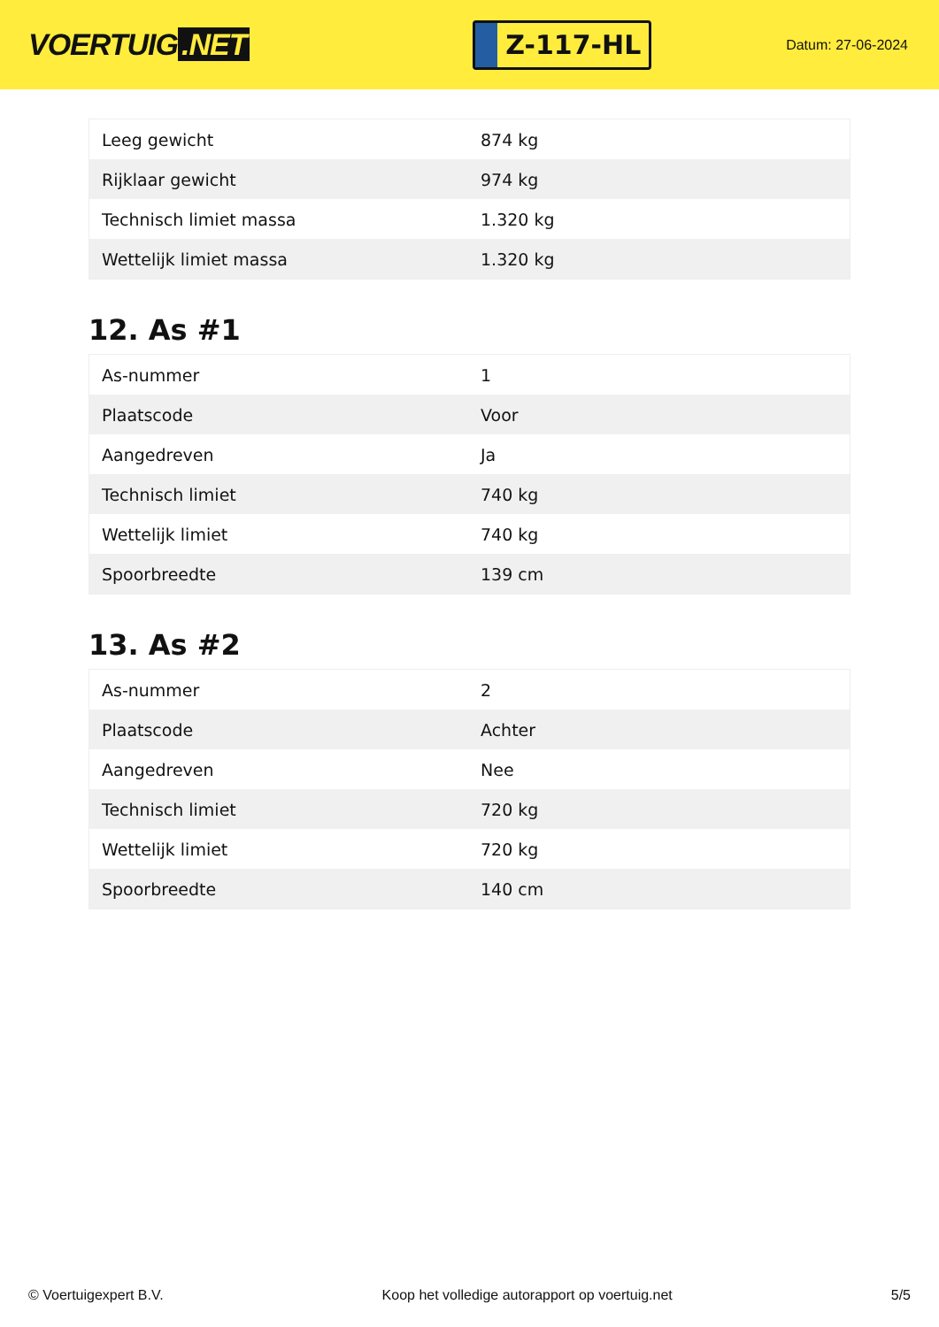VOERTUIG.NET
Z-117-HL
Datum: 27-06-2024
| Leeg gewicht | 874 kg |
| Rijklaar gewicht | 974 kg |
| Technisch limiet massa | 1.320 kg |
| Wettelijk limiet massa | 1.320 kg |
12. As #1
| As-nummer | 1 |
| Plaatscode | Voor |
| Aangedreven | Ja |
| Technisch limiet | 740 kg |
| Wettelijk limiet | 740 kg |
| Spoorbreedte | 139 cm |
13. As #2
| As-nummer | 2 |
| Plaatscode | Achter |
| Aangedreven | Nee |
| Technisch limiet | 720 kg |
| Wettelijk limiet | 720 kg |
| Spoorbreedte | 140 cm |
© Voertuigexpert B.V. Koop het volledige autorapport op voertuig.net 5/5